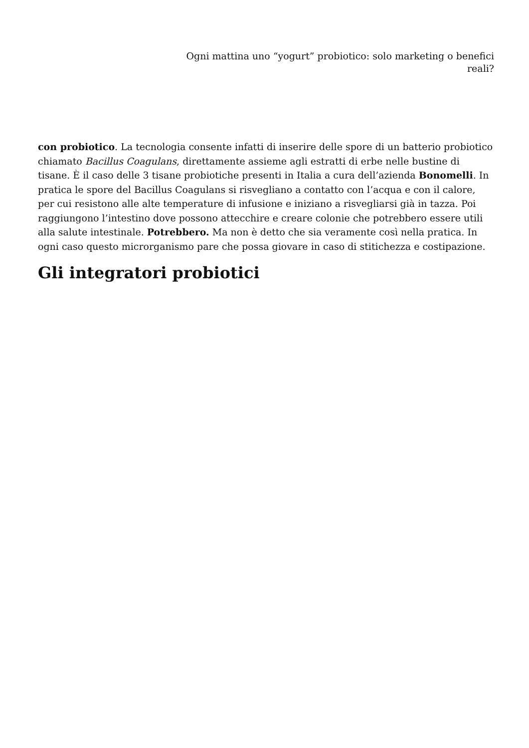Ogni mattina uno “yogurt” probiotico: solo marketing o benefici reali?
con probiotico. La tecnologia consente infatti di inserire delle spore di un batterio probiotico chiamato Bacillus Coagulans, direttamente assieme agli estratti di erbe nelle bustine di tisane. È il caso delle 3 tisane probiotiche presenti in Italia a cura dell’azienda Bonomelli. In pratica le spore del Bacillus Coagulans si risvegliano a contatto con l’acqua e con il calore, per cui resistono alle alte temperature di infusione e iniziano a risvegliarsi già in tazza. Poi raggiungono l’intestino dove possono attecchire e creare colonie che potrebbero essere utili alla salute intestinale. Potrebbero. Ma non è detto che sia veramente così nella pratica. In ogni caso questo microrganismo pare che possa giovare in caso di stitichezza e costipazione.
Gli integratori probiotici